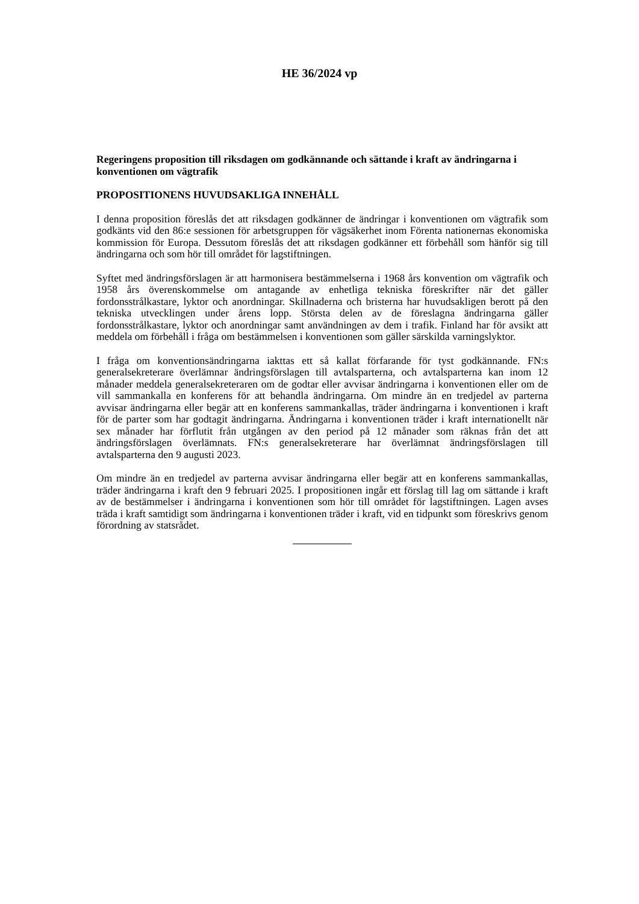HE 36/2024 vp
Regeringens proposition till riksdagen om godkännande och sättande i kraft av ändringarna i konventionen om vägtrafik
PROPOSITIONENS HUVUDSAKLIGA INNEHÅLL
I denna proposition föreslås det att riksdagen godkänner de ändringar i konventionen om vägtrafik som godkänts vid den 86:e sessionen för arbetsgruppen för vägsäkerhet inom Förenta nationernas ekonomiska kommission för Europa. Dessutom föreslås det att riksdagen godkänner ett förbehåll som hänför sig till ändringarna och som hör till området för lagstiftningen.
Syftet med ändringsförslagen är att harmonisera bestämmelserna i 1968 års konvention om vägtrafik och 1958 års överenskommelse om antagande av enhetliga tekniska föreskrifter när det gäller fordonsstrålkastare, lyktor och anordningar. Skillnaderna och bristerna har huvudsakligen berott på den tekniska utvecklingen under årens lopp. Största delen av de föreslagna ändringarna gäller fordonsstrålkastare, lyktor och anordningar samt användningen av dem i trafik. Finland har för avsikt att meddela om förbehåll i fråga om bestämmelsen i konventionen som gäller särskilda varningslyktor.
I fråga om konventionsändringarna iakttas ett så kallat förfarande för tyst godkännande. FN:s generalsekreterare överlämnar ändringsförslagen till avtalsparterna, och avtalsparterna kan inom 12 månader meddela generalsekreteraren om de godtar eller avvisar ändringarna i konventionen eller om de vill sammankalla en konferens för att behandla ändringarna. Om mindre än en tredjedel av parterna avvisar ändringarna eller begär att en konferens sammankallas, träder ändringarna i konventionen i kraft för de parter som har godtagit ändringarna. Ändringarna i konventionen träder i kraft internationellt när sex månader har förflutit från utgången av den period på 12 månader som räknas från det att ändringsförslagen överlämnats. FN:s generalsekreterare har överlämnat ändringsförslagen till avtalsparterna den 9 augusti 2023.
Om mindre än en tredjedel av parterna avvisar ändringarna eller begär att en konferens sammankallas, träder ändringarna i kraft den 9 februari 2025. I propositionen ingår ett förslag till lag om sättande i kraft av de bestämmelser i ändringarna i konventionen som hör till området för lagstiftningen. Lagen avses träda i kraft samtidigt som ändringarna i konventionen träder i kraft, vid en tidpunkt som föreskrivs genom förordning av statsrådet.